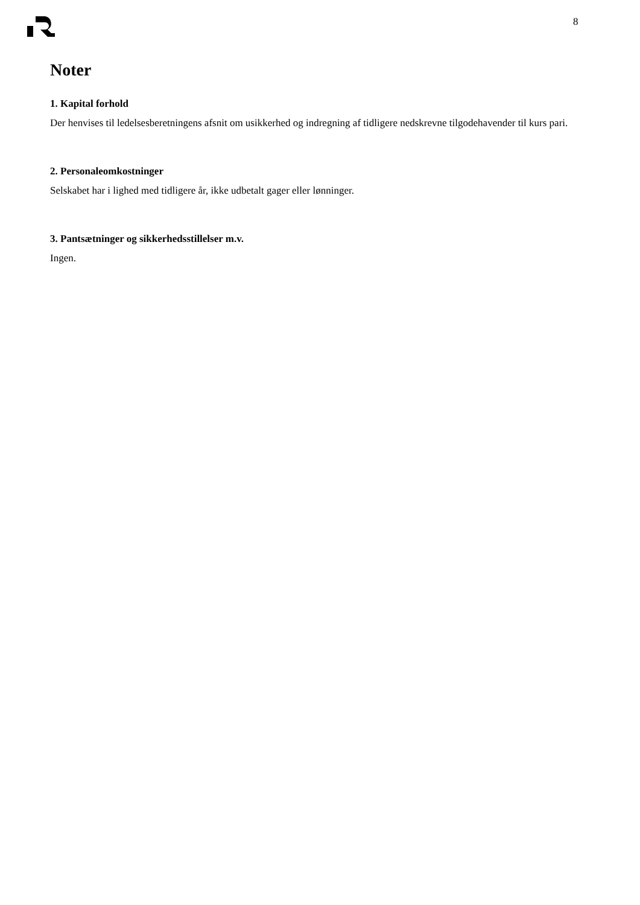8
Noter
1. Kapital forhold
Der henvises til ledelsesberetningens afsnit om usikkerhed og indregning af tidligere nedskrevne tilgodehavender til kurs pari.
2. Personaleomkostninger
Selskabet har i lighed med tidligere år, ikke udbetalt gager eller lønninger.
3. Pantsætninger og sikkerhedsstillelser m.v.
Ingen.